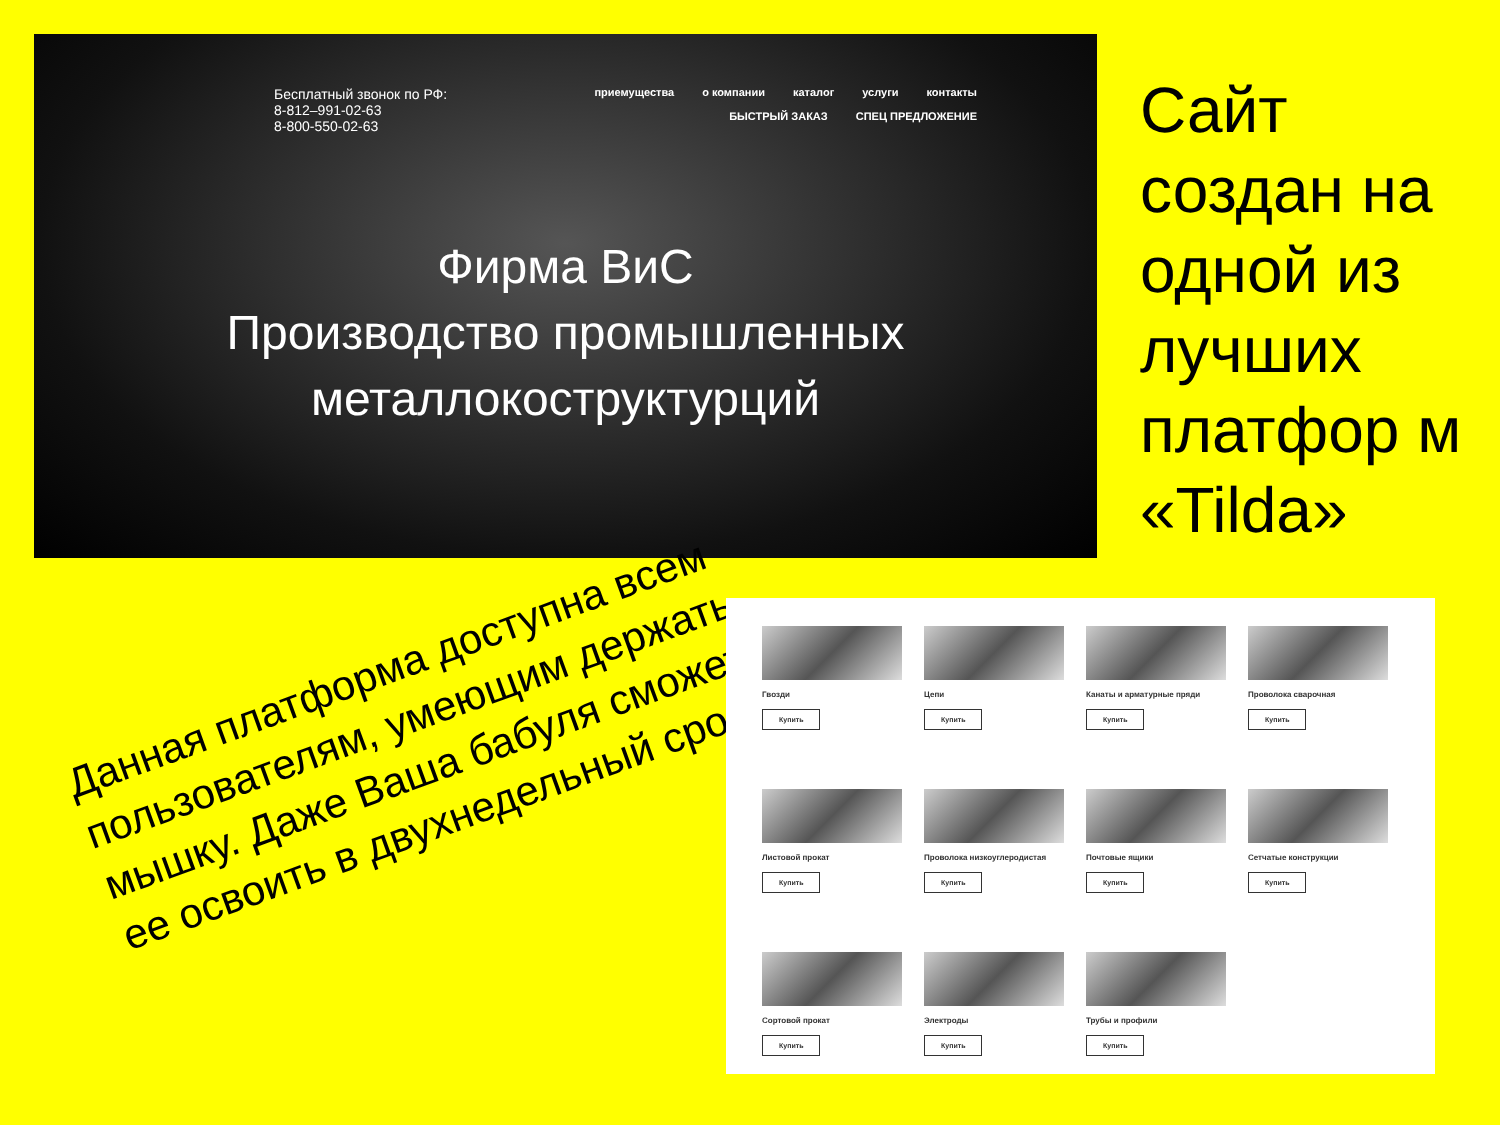Бесплатный звонок по РФ:
8-812–991-02-63
8-800-550-02-63
приемущества о компании каталог услуги контакты
БЫСТРЫЙ ЗАКАЗ СПЕЦ ПРЕДЛОЖЕНИЕ
Фирма ВиС
Производство промышленных
металлокоструктурций
Сайт создан на одной из лучших платфор м «Tilda»
Данная платформа доступна всем пользователям, умеющим держать мышку. Даже Ваша бабуля сможет ее освоить в двухнедельный срок.
Гвозди
Купить
Цепи
Купить
Канаты и арматурные пряди
Купить
Проволока сварочная
Купить
Листовой прокат
Купить
Проволока низкоуглеродистая
Купить
Почтовые ящики
Купить
Сетчатые конструкции
Купить
Сортовой прокат
Купить
Электроды
Купить
Трубы и профили
Купить